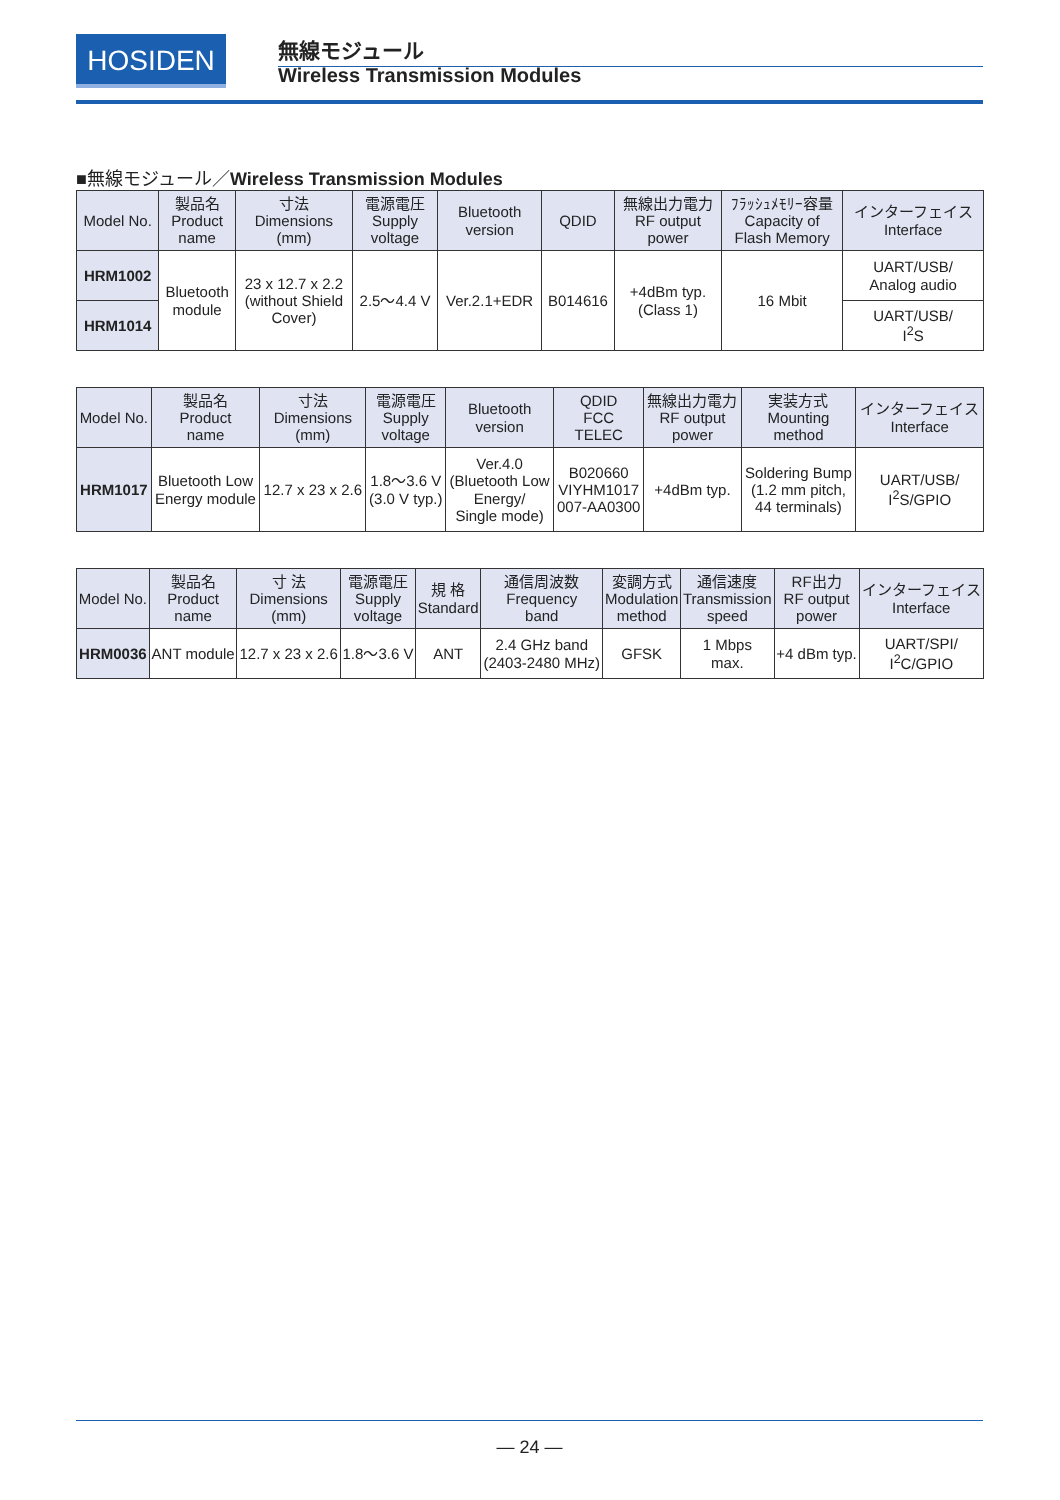HOSIDEN 無線モジュール
Wireless Transmission Modules
■無線モジュール／Wireless Transmission Modules
| Model No. | 製品名 Product name | 寸法 Dimensions (mm) | 電源電圧 Supply voltage | Bluetooth version | QDID | 無線出力電力 RF output power | ﾌﾗｯｼｭﾒﾓﾘｰ容量 Capacity of Flash Memory | インターフェイス Interface |
| --- | --- | --- | --- | --- | --- | --- | --- | --- |
| HRM1002 | Bluetooth module | 23 x 12.7 x 2.2 (without Shield Cover) | 2.5〜4.4 V | Ver.2.1+EDR | B014616 | +4dBm typ. (Class 1) | 16 Mbit | UART/USB/ Analog audio |
| HRM1014 | | | | | | | | UART/USB/ I<sup>2</sup>S |
| Model No. | 製品名 Product name | 寸法 Dimensions (mm) | 電源電圧 Supply voltage | Bluetooth version | QDID FCC TELEC | 無線出力電力 RF output power | 実装方式 Mounting method | インターフェイス Interface |
| --- | --- | --- | --- | --- | --- | --- | --- | --- |
| HRM1017 | Bluetooth Low Energy module | 12.7 x 23 x 2.6 | 1.8〜3.6 V (3.0 V typ.) | Ver.4.0 (Bluetooth Low Energy/ Single mode) | B020660 VIYHM1017 007-AA0300 | +4dBm typ. | Soldering Bump (1.2 mm pitch, 44 terminals) | UART/USB/ I<sup>2</sup>S/GPIO |
| Model No. | 製品名 Product name | 寸 法 Dimensions (mm) | 電源電圧 Supply voltage | 規 格 Standard | 通信周波数 Frequency band | 変調方式 Modulation method | 通信速度 Transmission speed | RF出力 RF output power | インターフェイス Interface |
| --- | --- | --- | --- | --- | --- | --- | --- | --- | --- |
| HRM0036 | ANT module | 12.7 x 23 x 2.6 | 1.8〜3.6 V | ANT | 2.4 GHz band (2403-2480 MHz) | GFSK | 1 Mbps max. | +4 dBm typ. | UART/SPI/ I<sup>2</sup>C/GPIO |
— 24 —